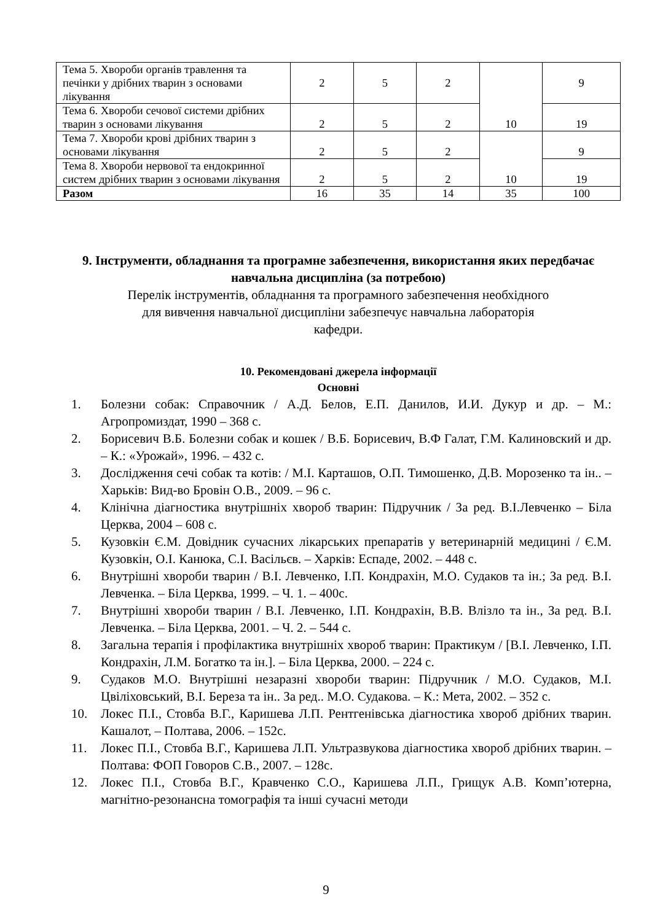| Тема 5. Хвороби органів травлення та печінки у дрібних тварин з основами лікування | 2 | 5 | 2 | 10 | 9 |
| Тема 6. Хвороби сечової системи дрібних тварин з основами лікування | 2 | 5 | 2 | | 19 |
| Тема 7. Хвороби крові дрібних тварин з основами лікування | 2 | 5 | 2 | 10 | 9 |
| Тема 8. Хвороби нервової та ендокринної систем дрібних тварин з основами лікування | 2 | 5 | 2 | | 19 |
| Разом | 16 | 35 | 14 | 35 | 100 |
9. Інструменти, обладнання та програмне забезпечення, використання яких передбачає навчальна дисципліна (за потребою)
Перелік інструментів, обладнання та програмного забезпечення необхідного
для вивчення навчальної дисципліни забезпечує навчальна лабораторія
кафедри.
10. Рекомендовані джерела інформації
Основні
1. Болезни собак: Справочник / А.Д. Белов, Е.П. Данилов, И.И. Дукур и др. – М.: Агропромиздат, 1990 – 368 с.
2. Борисевич В.Б. Болезни собак и кошек / В.Б. Борисевич, В.Ф Галат, Г.М. Калиновский и др. – К.: «Урожай», 1996. – 432 с.
3. Дослідження сечі собак та котів: / М.І. Карташов, О.П. Тимошенко, Д.В. Морозенко та ін.. – Харьків: Вид-во Бровін О.В., 2009. – 96 с.
4. Клінічна діагностика внутрішніх хвороб тварин: Підручник / За ред. В.І.Левченко – Біла Церква, 2004 – 608 с.
5. Кузовкін Є.М. Довідник сучасних лікарських препаратів у ветеринарній медицині / Є.М. Кузовкін, О.І. Канюка, С.І. Васільєв. – Харків: Еспаде, 2002. – 448 с.
6. Внутрішні хвороби тварин / В.І. Левченко, І.П. Кондрахін, М.О. Судаков та ін.; За ред. В.І. Левченка. – Біла Церква, 1999. – Ч. 1. – 400с.
7. Внутрішні хвороби тварин / В.І. Левченко, І.П. Кондрахін, В.В. Влізло та ін., За ред. В.І. Левченка. – Біла Церква, 2001. – Ч. 2. – 544 с.
8. Загальна терапія і профілактика внутрішніх хвороб тварин: Практикум / [В.І. Левченко, І.П. Кондрахін, Л.М. Богатко та ін.]. – Біла Церква, 2000. – 224 с.
9. Судаков М.О. Внутрішні незаразні хвороби тварин: Підручник / М.О. Судаков, М.І. Цвіліховський, В.І. Береза та ін.. За ред.. М.О. Судакова. – К.: Мета, 2002. – 352 с.
10. Локес П.І., Стовба В.Г., Каришева Л.П. Рентгенівська діагностика хвороб дрібних тварин. Кашалот, – Полтава, 2006. – 152с.
11. Локес П.І., Стовба В.Г., Каришева Л.П. Ультразвукова діагностика хвороб дрібних тварин. – Полтава: ФОП Говоров С.В., 2007. – 128с.
12. Локес П.І., Стовба В.Г., Кравченко С.О., Каришева Л.П., Грищук А.В. Комп’ютерна, магнітно-резонансна томографія та інші сучасні методи
9